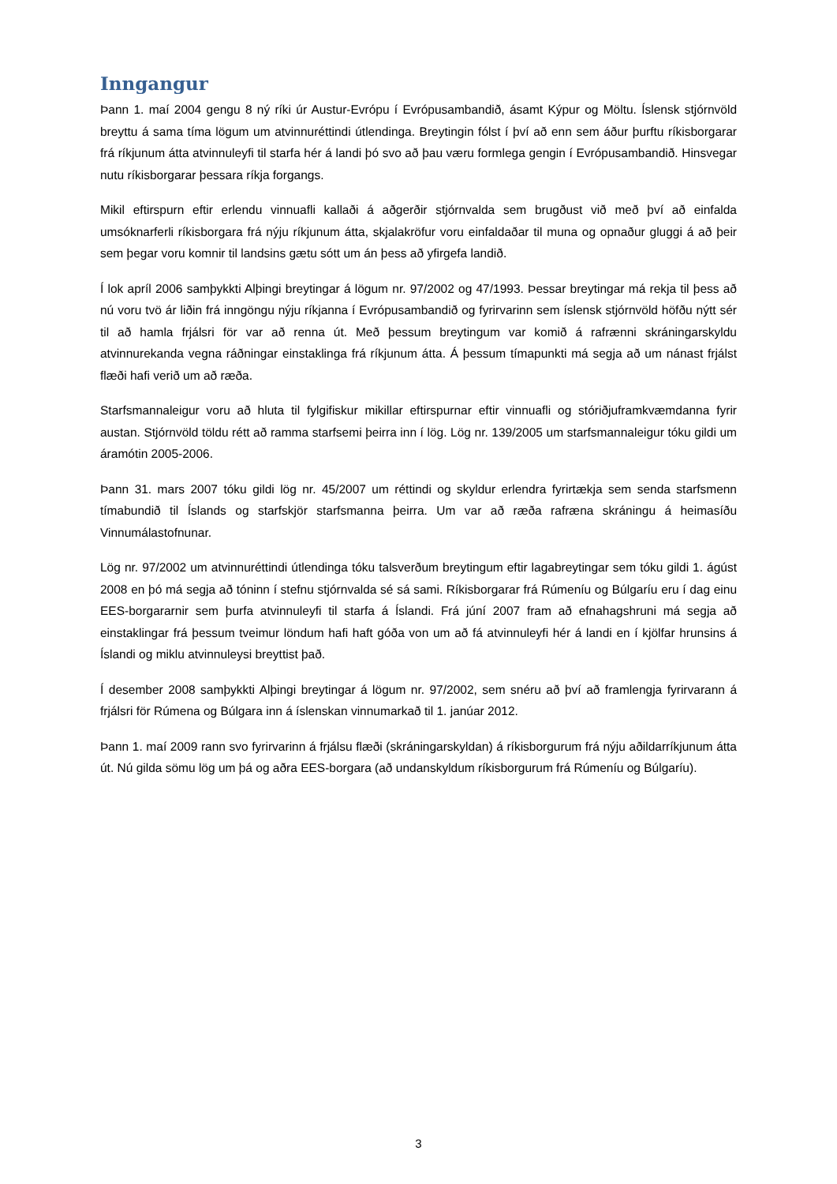Inngangur
Þann 1. maí 2004 gengu 8 ný ríki úr Austur-Evrópu í Evrópusambandið, ásamt Kýpur og Möltu. Íslensk stjórnvöld breyttu á sama tíma lögum um atvinnuréttindi útlendinga. Breytingin fólst í því að enn sem áður þurftu ríkisborgarar frá ríkjunum átta atvinnuleyfi til starfa hér á landi þó svo að þau væru formlega gengin í Evrópusambandið. Hinsvegar nutu ríkisborgarar þessara ríkja forgangs.
Mikil eftirspurn eftir erlendu vinnuafli kallaði á aðgerðir stjórnvalda sem brugðust við með því að einfalda umsóknarferli ríkisborgara frá nýju ríkjunum átta, skjalakröfur voru einfaldaðar til muna og opnaður gluggi á að þeir sem þegar voru komnir til landsins gætu sótt um án þess að yfirgefa landið.
Í lok apríl 2006 samþykkti Alþingi breytingar á lögum nr. 97/2002 og 47/1993. Þessar breytingar má rekja til þess að nú voru tvö ár liðin frá inngöngu nýju ríkjanna í Evrópusambandið og fyrirvarinn sem íslensk stjórnvöld höfðu nýtt sér til að hamla frjálsri för var að renna út. Með þessum breytingum var komið á rafrænni skráningarskyldu atvinnurekanda vegna ráðningar einstaklinga frá ríkjunum átta. Á þessum tímapunkti má segja að um nánast frjálst flæði hafi verið um að ræða.
Starfsmannaleigur voru að hluta til fylgifiskur mikillar eftirspurnar eftir vinnuafli og stóriðjuframkvæmdanna fyrir austan. Stjórnvöld töldu rétt að ramma starfsemi þeirra inn í lög. Lög nr. 139/2005 um starfsmannaleigur tóku gildi um áramótin 2005-2006.
Þann 31. mars 2007 tóku gildi lög nr. 45/2007 um réttindi og skyldur erlendra fyrirtækja sem senda starfsmenn tímabundið til Íslands og starfskjör starfsmanna þeirra. Um var að ræða rafræna skráningu á heimasíðu Vinnumálastofnunar.
Lög nr. 97/2002 um atvinnuréttindi útlendinga tóku talsverðum breytingum eftir lagabreytingar sem tóku gildi 1. ágúst 2008 en þó má segja að tóninn í stefnu stjórnvalda sé sá sami. Ríkisborgarar frá Rúmeníu og Búlgaríu eru í dag einu EES-borgararnir sem þurfa atvinnuleyfi til starfa á Íslandi. Frá júní 2007 fram að efnahagshruni má segja að einstaklingar frá þessum tveimur löndum hafi haft góða von um að fá atvinnuleyfi hér á landi en í kjölfar hrunsins á Íslandi og miklu atvinnuleysi breyttist það.
Í desember 2008 samþykkti Alþingi breytingar á lögum nr. 97/2002, sem snéru að því að framlengja fyrirvarann á frjálsri för Rúmena og Búlgara inn á íslenskan vinnumarkað til 1. janúar 2012.
Þann 1. maí 2009 rann svo fyrirvarinn á frjálsu flæði (skráningarskyldan) á ríkisborgurum frá nýju aðildarríkjunum átta út. Nú gilda sömu lög um þá og aðra EES-borgara (að undanskyldum ríkisborgurum frá Rúmeníu og Búlgaríu).
3